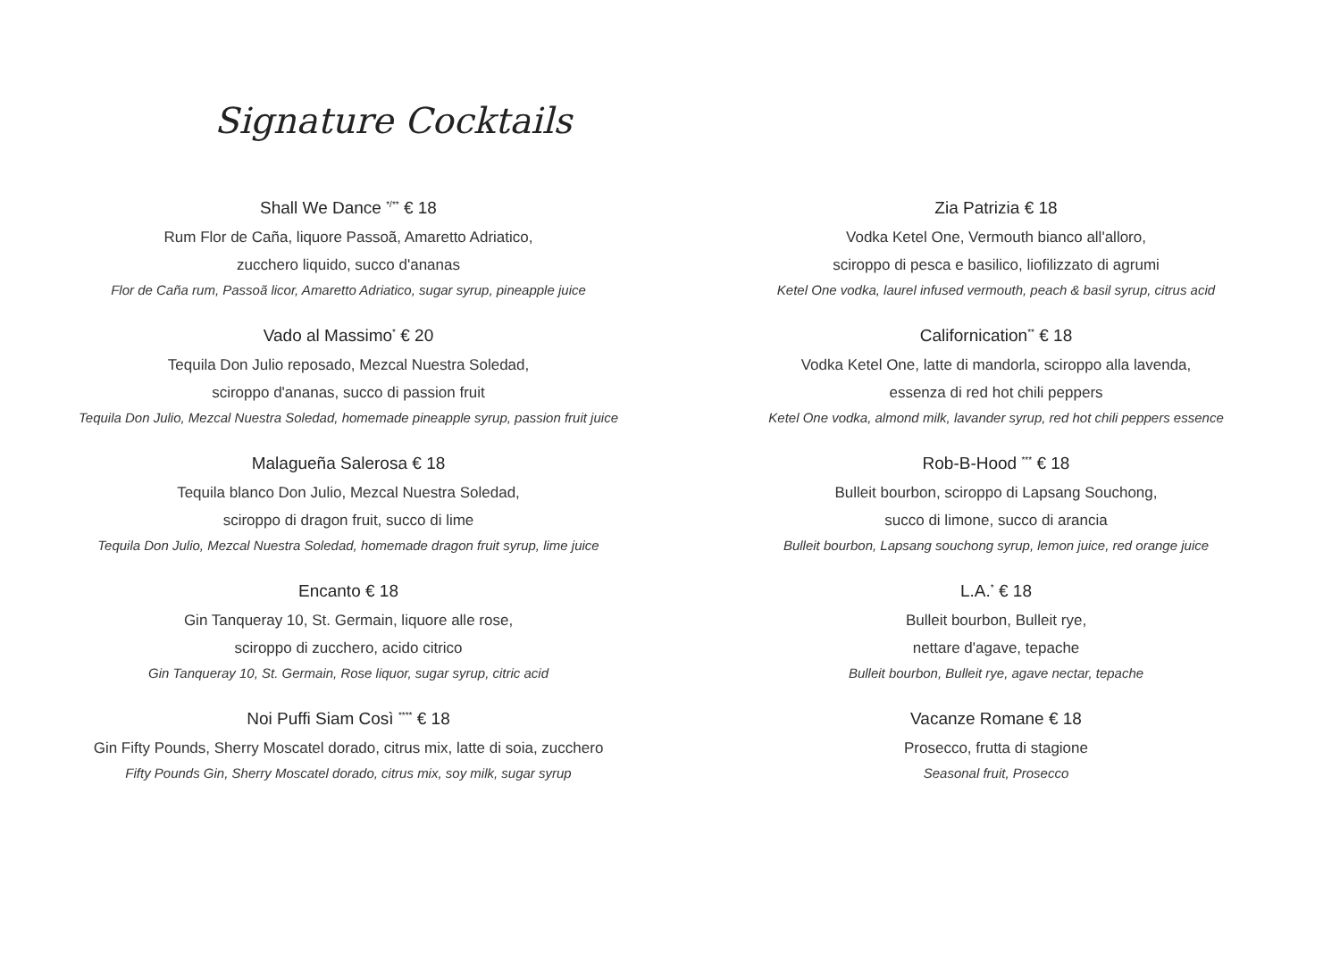Signature Cocktails
Shall We Dance <sup>*/**</sup> € 18
Rum Flor de Caña, liquore Passoã, Amaretto Adriatico,
zucchero liquido, succo d'ananas
Flor de Caña rum, Passoã licor, Amaretto Adriatico, sugar syrup, pineapple juice
Vado al Massimo<sup>*</sup> € 20
Tequila Don Julio reposado, Mezcal Nuestra Soledad,
sciroppo d'ananas, succo di passion fruit
Tequila Don Julio, Mezcal Nuestra Soledad, homemade pineapple syrup, passion fruit juice
Malagueña Salerosa € 18
Tequila blanco Don Julio, Mezcal Nuestra Soledad,
sciroppo di dragon fruit, succo di lime
Tequila Don Julio, Mezcal Nuestra Soledad, homemade dragon fruit syrup, lime juice
Encanto € 18
Gin Tanqueray 10, St. Germain, liquore alle rose,
sciroppo di zucchero, acido citrico
Gin Tanqueray 10, St. Germain, Rose liquor, sugar syrup, citric acid
Noi Puffi Siam Così <sup>****</sup> € 18
Gin Fifty Pounds, Sherry Moscatel dorado, citrus mix, latte di soia, zucchero
Fifty Pounds Gin, Sherry Moscatel dorado, citrus mix, soy milk, sugar syrup
Zia Patrizia € 18
Vodka Ketel One, Vermouth bianco all'alloro,
sciroppo di pesca e basilico, liofilizzato di agrumi
Ketel One vodka, laurel infused vermouth, peach & basil syrup, citrus acid
Californication<sup>**</sup> € 18
Vodka Ketel One, latte di mandorla, sciroppo alla lavenda,
essenza di red hot chili peppers
Ketel One vodka, almond milk, lavander syrup, red hot chili peppers essence
Rob-B-Hood <sup>***</sup> € 18
Bulleit bourbon, sciroppo di Lapsang Souchong,
succo di limone, succo di arancia
Bulleit bourbon, Lapsang souchong syrup, lemon juice, red orange juice
L.A.<sup>*</sup> € 18
Bulleit bourbon, Bulleit rye,
nettare d'agave, tepache
Bulleit bourbon, Bulleit rye, agave nectar, tepache
Vacanze Romane € 18
Prosecco, frutta di stagione
Seasonal fruit, Prosecco